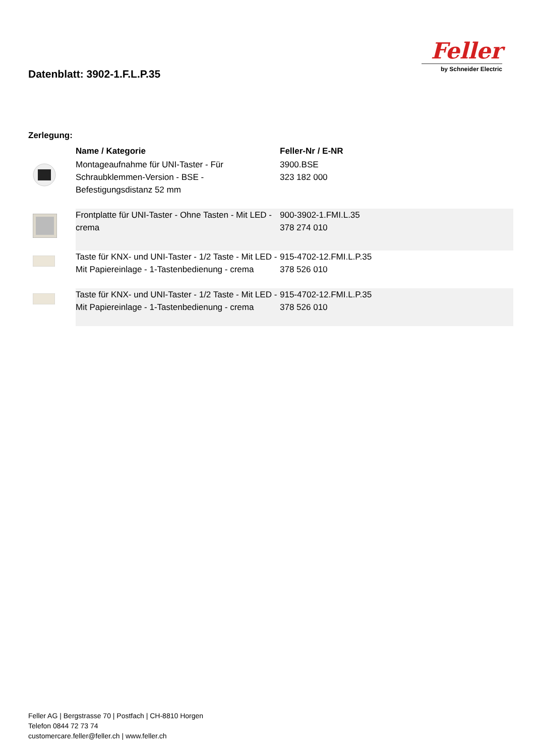Datenblatt: 3902-1.F.L.P.35
Feller
by Schneider Electric
Zerlegung:
| | Name / Kategorie | Feller-Nr / E-NR |
| --- | --- | --- |
| | Montageaufnahme für UNI-Taster - Für Schraubklemmen-Version - BSE - Befestigungsdistanz 52 mm | 3900.BSE 323 182 000 |
| | Frontplatte für UNI-Taster - Ohne Tasten - Mit LED - crema | 900-3902-1.FMI.L.35 378 274 010 |
| | Taste für KNX- und UNI-Taster - 1/2 Taste - Mit LED - Mit Papiereinlage - 1-Tastenbedienung - crema | 915-4702-12.FMI.L.P.35 378 526 010 |
| | Taste für KNX- und UNI-Taster - 1/2 Taste - Mit LED - Mit Papiereinlage - 1-Tastenbedienung - crema | 915-4702-12.FMI.L.P.35 378 526 010 |
Feller AG | Bergstrasse 70 | Postfach | CH-8810 Horgen
Telefon 0844 72 73 74
customercare.feller@feller.ch | www.feller.ch